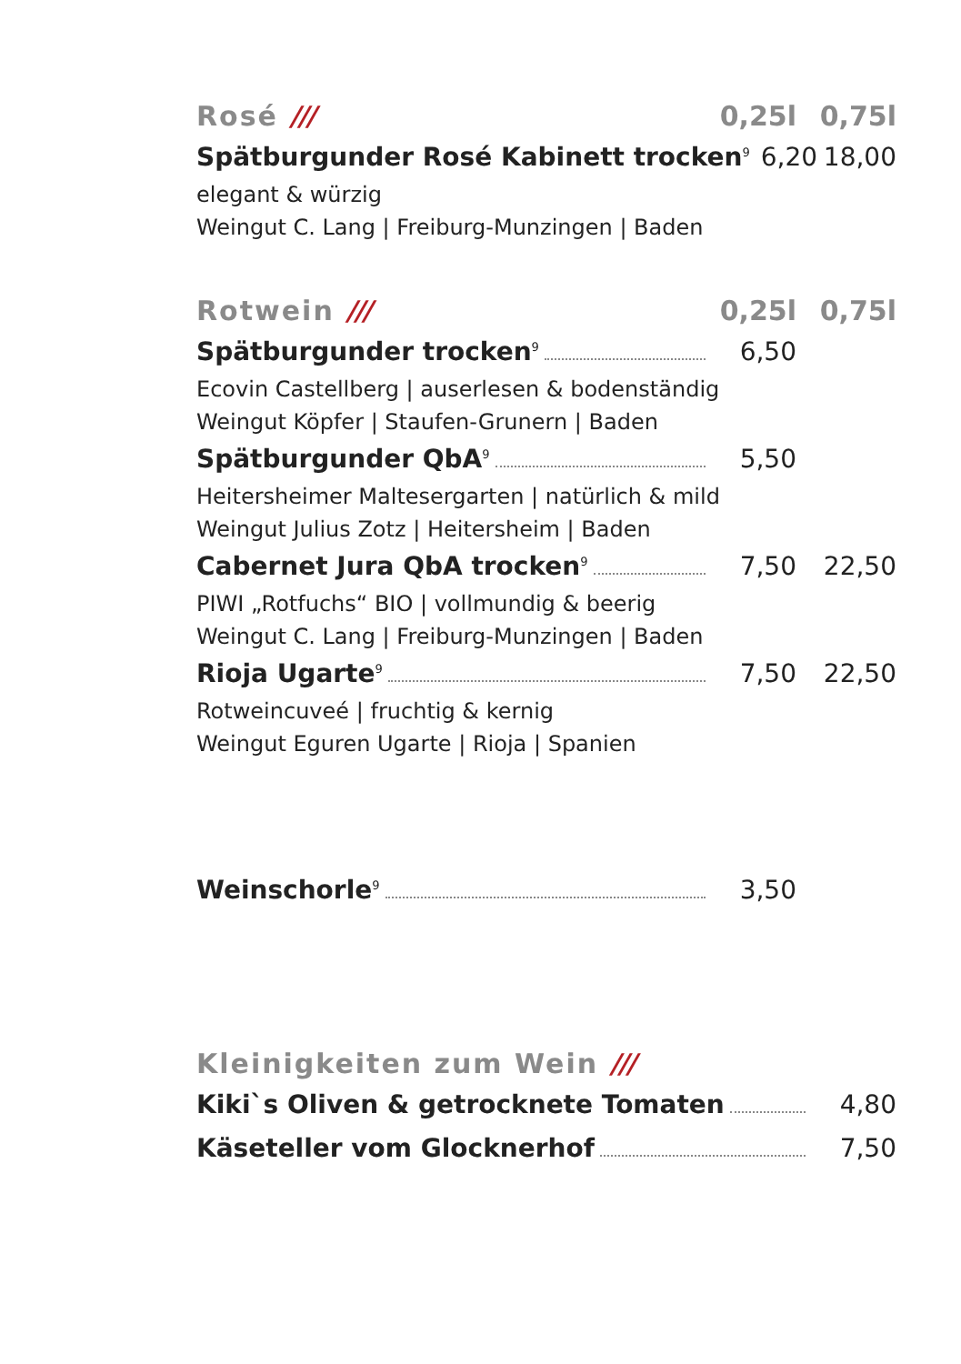Rosé /// 0,25l 0,75l
Spätburgunder Rosé Kabinett trocken<sup>9</sup> 6,20 18,00
elegant & würzig
Weingut C. Lang | Freiburg-Munzingen | Baden
Rotwein /// 0,25l 0,75l
Spätburgunder trocken<sup>9</sup> 6,50
Ecovin Castellberg | auserlesen & bodenständig
Weingut Köpfer | Staufen-Grunern | Baden
Spätburgunder QbA<sup>9</sup> 5,50
Heitersheimer Maltesergarten | natürlich & mild
Weingut Julius Zotz | Heitersheim | Baden
Cabernet Jura QbA trocken<sup>9</sup> 7,50 22,50
PIWI „Rotfuchs“ BIO | vollmundig & beerig
Weingut C. Lang | Freiburg-Munzingen | Baden
Rioja Ugarte<sup>9</sup> 7,50 22,50
Rotweincuveé | fruchtig & kernig
Weingut Eguren Ugarte | Rioja | Spanien
Weinschorle<sup>9</sup> 3,50
Kleinigkeiten zum Wein ///
Kiki`s Oliven & getrocknete Tomaten 4,80
Käseteller vom Glocknerhof 7,50